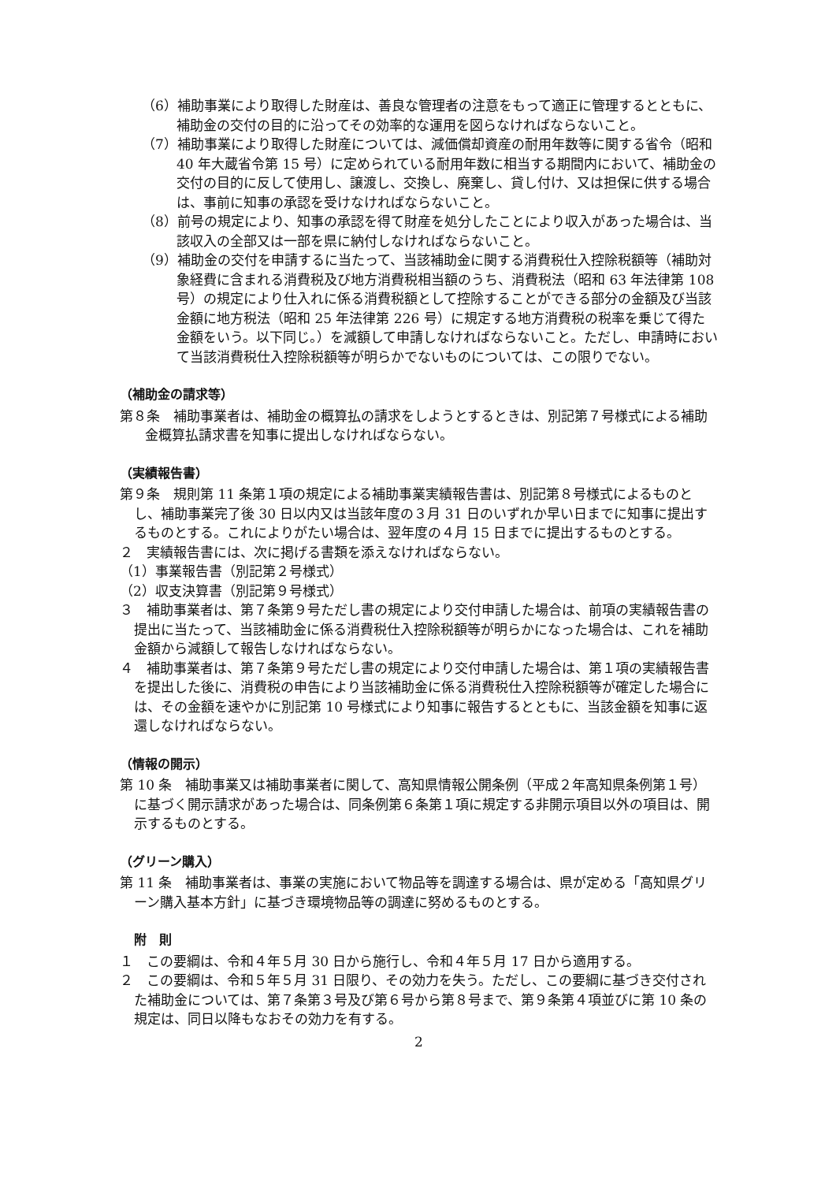（6）補助事業により取得した財産は、善良な管理者の注意をもって適正に管理するとともに、補助金の交付の目的に沿ってその効率的な運用を図らなければならないこと。
（7）補助事業により取得した財産については、減価償却資産の耐用年数等に関する省令（昭和 40 年大蔵省令第 15 号）に定められている耐用年数に相当する期間内において、補助金の交付の目的に反して使用し、譲渡し、交換し、廃棄し、貸し付け、又は担保に供する場合は、事前に知事の承認を受けなければならないこと。
（8）前号の規定により、知事の承認を得て財産を処分したことにより収入があった場合は、当該収入の全部又は一部を県に納付しなければならないこと。
（9）補助金の交付を申請するに当たって、当該補助金に関する消費税仕入控除税額等（補助対象経費に含まれる消費税及び地方消費税相当額のうち、消費税法（昭和 63 年法律第 108 号）の規定により仕入れに係る消費税額として控除することができる部分の金額及び当該金額に地方税法（昭和 25 年法律第 226 号）に規定する地方消費税の税率を乗じて得た金額をいう。以下同じ。）を減額して申請しなければならないこと。ただし、申請時において当該消費税仕入控除税額等が明らかでないものについては、この限りでない。
（補助金の請求等）
第８条　補助事業者は、補助金の概算払の請求をしようとするときは、別記第７号様式による補助金概算払請求書を知事に提出しなければならない。
（実績報告書）
第９条　規則第 11 条第１項の規定による補助事業実績報告書は、別記第８号様式によるものとし、補助事業完了後 30 日以内又は当該年度の３月 31 日のいずれか早い日までに知事に提出するものとする。これによりがたい場合は、翌年度の４月 15 日までに提出するものとする。
２　実績報告書には、次に掲げる書類を添えなければならない。
（1）事業報告書（別記第２号様式）
（2）収支決算書（別記第９号様式）
３　補助事業者は、第７条第９号ただし書の規定により交付申請した場合は、前項の実績報告書の提出に当たって、当該補助金に係る消費税仕入控除税額等が明らかになった場合は、これを補助金額から減額して報告しなければならない。
４　補助事業者は、第７条第９号ただし書の規定により交付申請した場合は、第１項の実績報告書を提出した後に、消費税の申告により当該補助金に係る消費税仕入控除税額等が確定した場合には、その金額を速やかに別記第 10 号様式により知事に報告するとともに、当該金額を知事に返還しなければならない。
（情報の開示）
第 10 条　補助事業又は補助事業者に関して、高知県情報公開条例（平成２年高知県条例第１号）に基づく開示請求があった場合は、同条例第６条第１項に規定する非開示項目以外の項目は、開示するものとする。
（グリーン購入）
第 11 条　補助事業者は、事業の実施において物品等を調達する場合は、県が定める「高知県グリーン購入基本方針」に基づき環境物品等の調達に努めるものとする。
附　則
１　この要綱は、令和４年５月 30 日から施行し、令和４年５月 17 日から適用する。
２　この要綱は、令和５年５月 31 日限り、その効力を失う。ただし、この要綱に基づき交付された補助金については、第７条第３号及び第６号から第８号まで、第９条第４項並びに第 10 条の規定は、同日以降もなおその効力を有する。
2